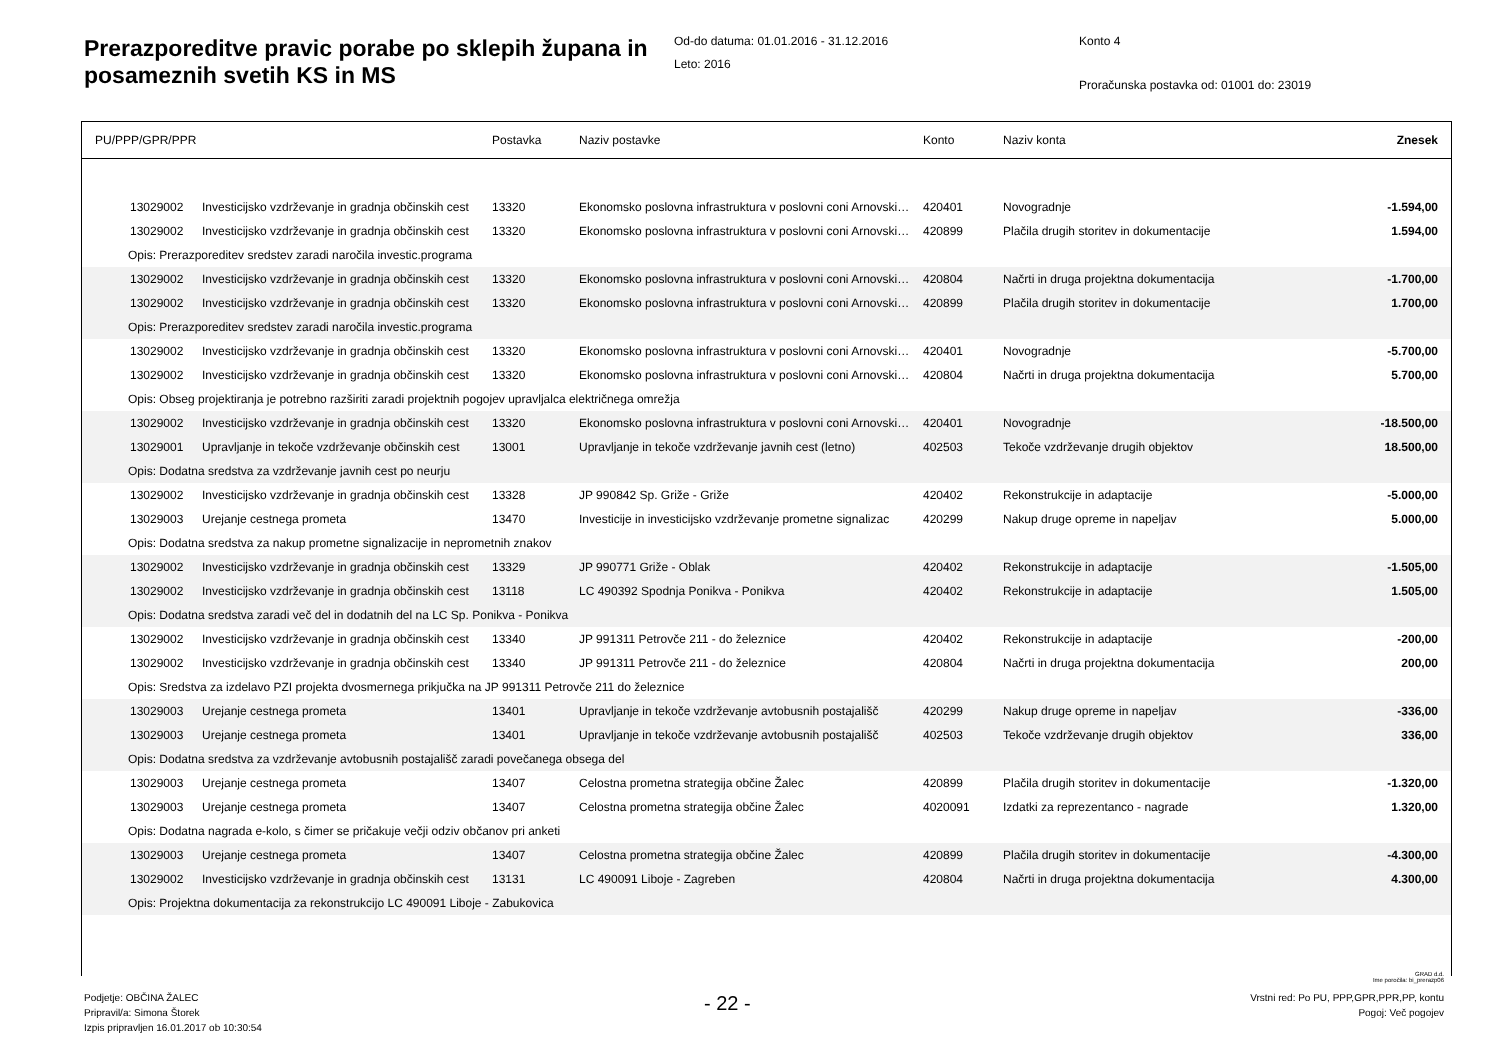Prerazporeditve pravic porabe po sklepih župana in posameznih svetih KS in MS
Od-do datuma: 01.01.2016 - 31.12.2016
Leto: 2016
Konto 4
Proračunska postavka od: 01001 do: 23019
| PU/PPP/GPR/PPR | | Postavka | Naziv postavke | Konto | Naziv konta | Znesek |
| --- | --- | --- | --- | --- | --- | --- |
| 13029002 | Investicijsko vzdrževanje in gradnja občinskih cest | 13320 | Ekonomsko poslovna infrastruktura v poslovni coni Arnovski… | 420401 | Novogradnje | -1.594,00 |
| 13029002 | Investicijsko vzdrževanje in gradnja občinskih cest | 13320 | Ekonomsko poslovna infrastruktura v poslovni coni Arnovski… | 420899 | Plačila drugih storitev in dokumentacije | 1.594,00 |
| Opis: Prerazporeditev sredstev zaradi naročila investic.programa | | | | | | |
| 13029002 | Investicijsko vzdrževanje in gradnja občinskih cest | 13320 | Ekonomsko poslovna infrastruktura v poslovni coni Arnovski… | 420804 | Načrti in druga projektna dokumentacija | -1.700,00 |
| 13029002 | Investicijsko vzdrževanje in gradnja občinskih cest | 13320 | Ekonomsko poslovna infrastruktura v poslovni coni Arnovski… | 420899 | Plačila drugih storitev in dokumentacije | 1.700,00 |
| Opis: Prerazporeditev sredstev zaradi naročila investic.programa | | | | | | |
| 13029002 | Investicijsko vzdrževanje in gradnja občinskih cest | 13320 | Ekonomsko poslovna infrastruktura v poslovni coni Arnovski… | 420401 | Novogradnje | -5.700,00 |
| 13029002 | Investicijsko vzdrževanje in gradnja občinskih cest | 13320 | Ekonomsko poslovna infrastruktura v poslovni coni Arnovski… | 420804 | Načrti in druga projektna dokumentacija | 5.700,00 |
| Opis: Obseg projektiranja je potrebno razširiti zaradi projektnih pogojev upravljalca električnega omrežja | | | | | | |
| 13029002 | Investicijsko vzdrževanje in gradnja občinskih cest | 13320 | Ekonomsko poslovna infrastruktura v poslovni coni Arnovski… | 420401 | Novogradnje | -18.500,00 |
| 13029001 | Upravljanje in tekoče vzdrževanje občinskih cest | 13001 | Upravljanje in tekoče vzdrževanje javnih cest (letno) | 402503 | Tekoče vzdrževanje drugih objektov | 18.500,00 |
| Opis: Dodatna sredstva za vzdrževanje javnih cest po neurju | | | | | | |
| 13029002 | Investicijsko vzdrževanje in gradnja občinskih cest | 13328 | JP 990842 Sp. Griže - Griže | 420402 | Rekonstrukcije in adaptacije | -5.000,00 |
| 13029003 | Urejanje cestnega prometa | 13470 | Investicije in investicijsko vzdrževanje prometne signalizac | 420299 | Nakup druge opreme in napeljav | 5.000,00 |
| Opis: Dodatna sredstva za nakup prometne signalizacije in neprometnih znakov | | | | | | |
| 13029002 | Investicijsko vzdrževanje in gradnja občinskih cest | 13329 | JP 990771 Griže - Oblak | 420402 | Rekonstrukcije in adaptacije | -1.505,00 |
| 13029002 | Investicijsko vzdrževanje in gradnja občinskih cest | 13118 | LC 490392 Spodnja Ponikva - Ponikva | 420402 | Rekonstrukcije in adaptacije | 1.505,00 |
| Opis: Dodatna sredstva zaradi več del in dodatnih del na LC Sp. Ponikva - Ponikva | | | | | | |
| 13029002 | Investicijsko vzdrževanje in gradnja občinskih cest | 13340 | JP 991311 Petrovče 211 - do železnice | 420402 | Rekonstrukcije in adaptacije | -200,00 |
| 13029002 | Investicijsko vzdrževanje in gradnja občinskih cest | 13340 | JP 991311 Petrovče 211 - do železnice | 420804 | Načrti in druga projektna dokumentacija | 200,00 |
| Opis: Sredstva za izdelavo PZI projekta dvosmernega prikjučka na JP 991311 Petrovče 211 do železnice | | | | | | |
| 13029003 | Urejanje cestnega prometa | 13401 | Upravljanje in tekoče vzdrževanje avtobusnih postajališč | 420299 | Nakup druge opreme in napeljav | -336,00 |
| 13029003 | Urejanje cestnega prometa | 13401 | Upravljanje in tekoče vzdrževanje avtobusnih postajališč | 402503 | Tekoče vzdrževanje drugih objektov | 336,00 |
| Opis: Dodatna sredstva za vzdrževanje avtobusnih postajališč zaradi povečanega obsega del | | | | | | |
| 13029003 | Urejanje cestnega prometa | 13407 | Celostna prometna strategija občine Žalec | 420899 | Plačila drugih storitev in dokumentacije | -1.320,00 |
| 13029003 | Urejanje cestnega prometa | 13407 | Celostna prometna strategija občine Žalec | 4020091 | Izdatki za reprezentanco - nagrade | 1.320,00 |
| Opis: Dodatna nagrada e-kolo, s čimer se pričakuje večji odziv občanov pri anketi | | | | | | |
| 13029003 | Urejanje cestnega prometa | 13407 | Celostna prometna strategija občine Žalec | 420899 | Plačila drugih storitev in dokumentacije | -4.300,00 |
| 13029002 | Investicijsko vzdrževanje in gradnja občinskih cest | 13131 | LC 490091 Liboje - Zagreben | 420804 | Načrti in druga projektna dokumentacija | 4.300,00 |
| Opis: Projektna dokumentacija za rekonstrukcijo LC 490091 Liboje - Zabukovica | | | | | | |
Podjetje: OBČINA ŽALEC
Pripravil/a: Simona Štorek
Izpis pripravljen 16.01.2017 ob 10:30:54
- 22 -
Vrstni red: Po PU, PPP,GPR,PPR,PP, kontu
Pogoj: Več pogojev
GRAD d.d.
Ime poročila: bi_prerazp06